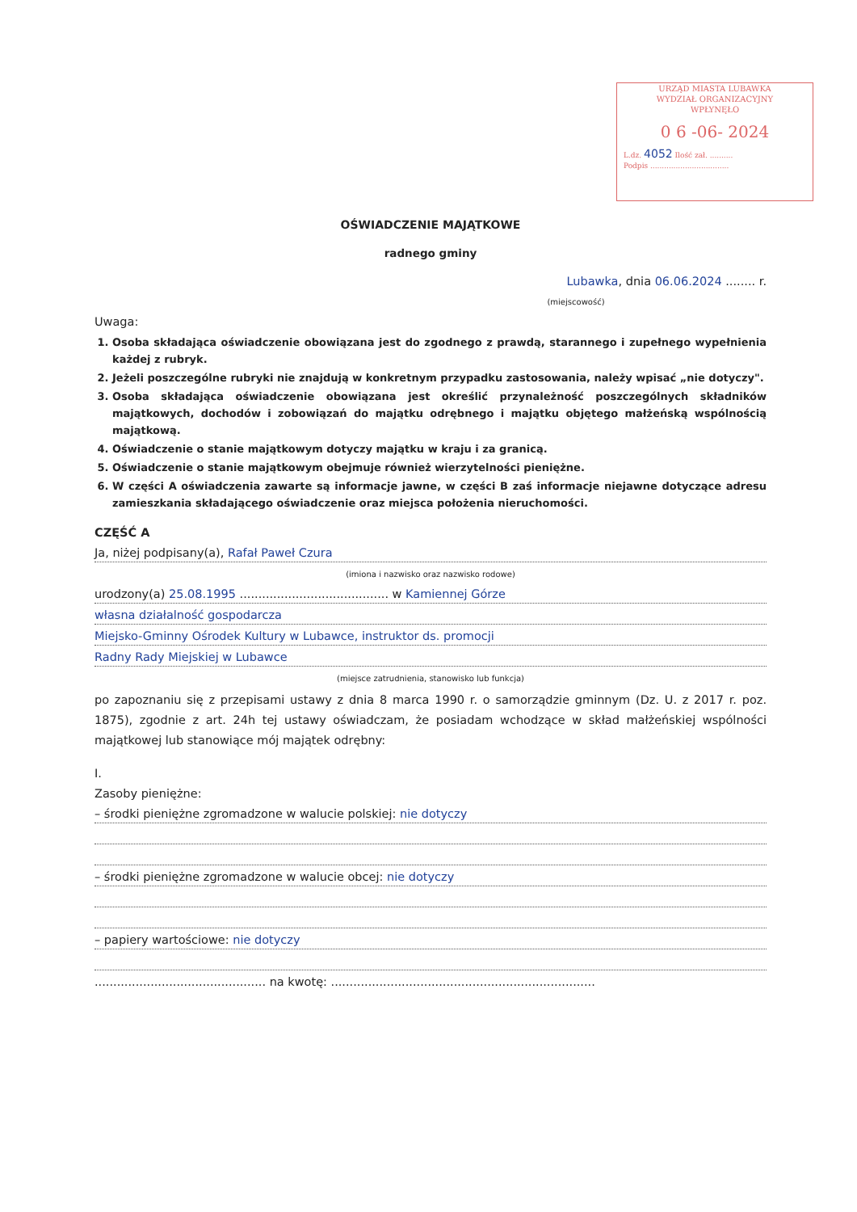URZĄD MIASTA LUBAWKA
WYDZIAŁ ORGANIZACYJNY
WPŁYNĘŁO
0 6 -06- 2024
L.dz. 4052 Ilość zał. ..........
Podpis ..................................
OŚWIADCZENIE MAJĄTKOWE
radnego gminy
Lubawka, dnia 06.06.2024 ........ r.
(miejscowość)
Uwaga:
1. Osoba składająca oświadczenie obowiązana jest do zgodnego z prawdą, starannego i zupełnego wypełnienia każdej z rubryk.
2. Jeżeli poszczególne rubryki nie znajdują w konkretnym przypadku zastosowania, należy wpisać „nie dotyczy".
3. Osoba składająca oświadczenie obowiązana jest określić przynależność poszczególnych składników majątkowych, dochodów i zobowiązań do majątku odrębnego i majątku objętego małżeńską wspólnością majątkową.
4. Oświadczenie o stanie majątkowym dotyczy majątku w kraju i za granicą.
5. Oświadczenie o stanie majątkowym obejmuje również wierzytelności pieniężne.
6. W części A oświadczenia zawarte są informacje jawne, w części B zaś informacje niejawne dotyczące adresu zamieszkania składającego oświadczenie oraz miejsca położenia nieruchomości.
CZĘŚĆ A
Ja, niżej podpisany(a), Rafał Paweł Czura
(imiona i nazwisko oraz nazwisko rodowe)
urodzony(a) 25.08.1995 ........................................ w Kamiennej Górze
własna działalność gospodarcza
Miejsko-Gminny Ośrodek Kultury w Lubawce, instruktor ds. promocji
Radny Rady Miejskiej w Lubawce
(miejsce zatrudnienia, stanowisko lub funkcja)
po zapoznaniu się z przepisami ustawy z dnia 8 marca 1990 r. o samorządzie gminnym (Dz. U. z 2017 r. poz. 1875), zgodnie z art. 24h tej ustawy oświadczam, że posiadam wchodzące w skład małżeńskiej wspólności majątkowej lub stanowiące mój majątek odrębny:
I.
Zasoby pieniężne:
– środki pieniężne zgromadzone w walucie polskiej: nie dotyczy
– środki pieniężne zgromadzone w walucie obcej: nie dotyczy
– papiery wartościowe: nie dotyczy
.............................................. na kwotę: .......................................................................